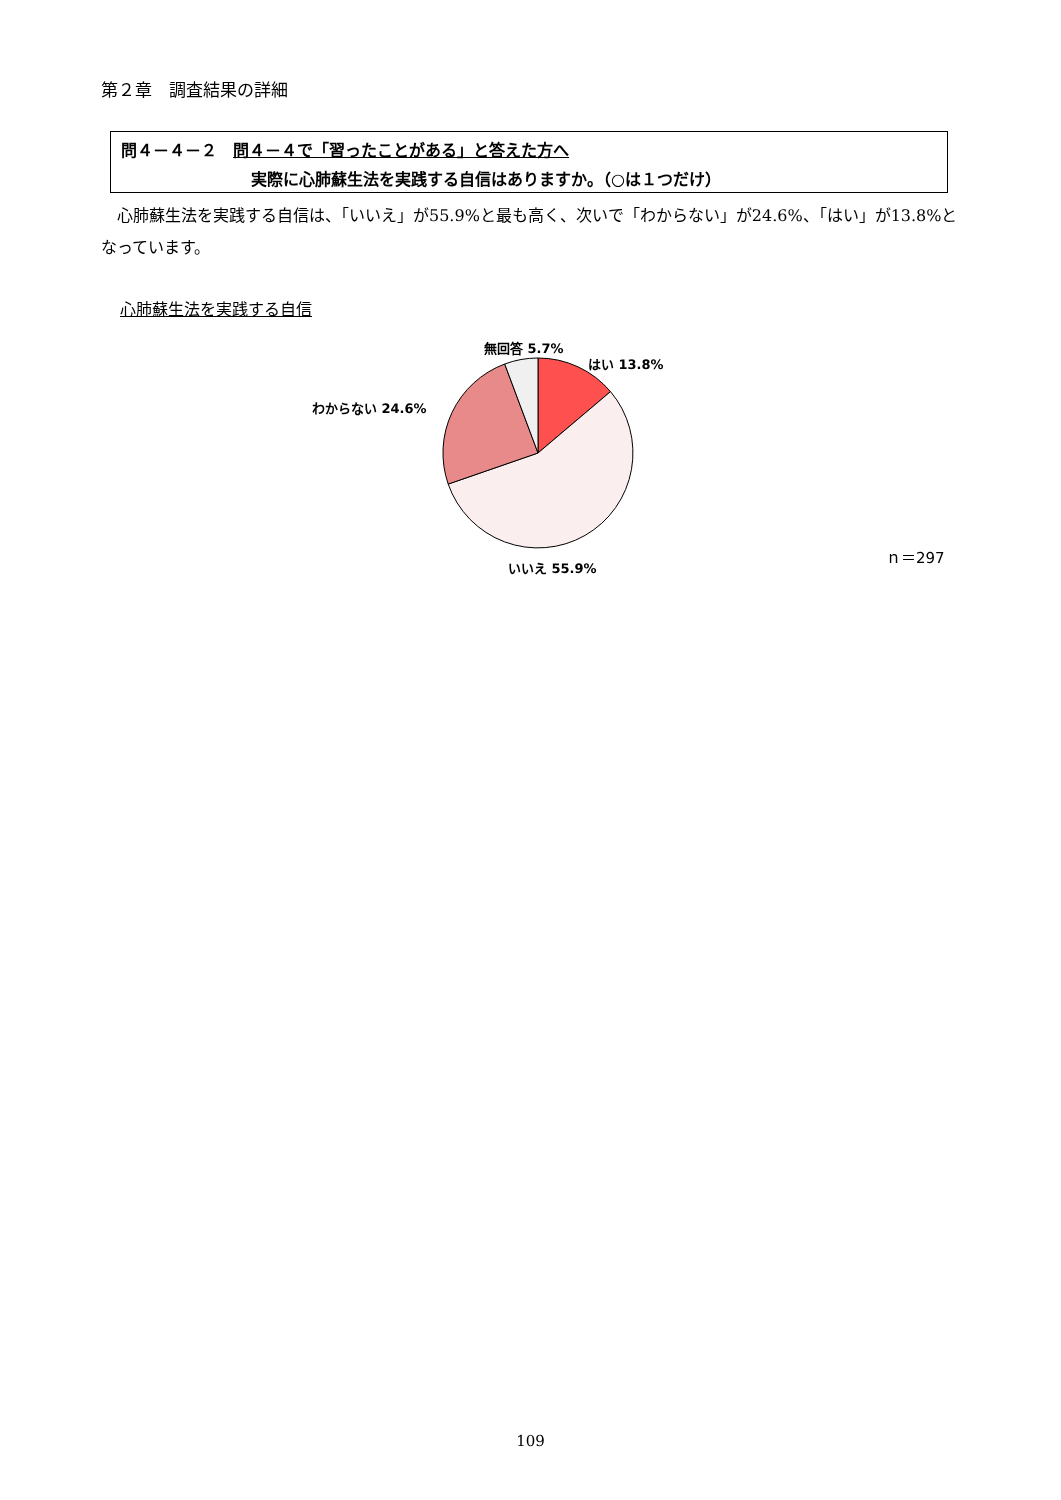第２章　調査結果の詳細
問４－４－２　問４－４で「習ったことがある」と答えた方へ
実際に心肺蘇生法を実践する自信はありますか。（○は１つだけ）
心肺蘇生法を実践する自信は、「いいえ」が55.9%と最も高く、次いで「わからない」が24.6%、「はい」が13.8%となっています。
心肺蘇生法を実践する自信
無回答 5.7%
はい 13.8%
わからない 24.6%
いいえ 55.9%
ｎ＝297
109